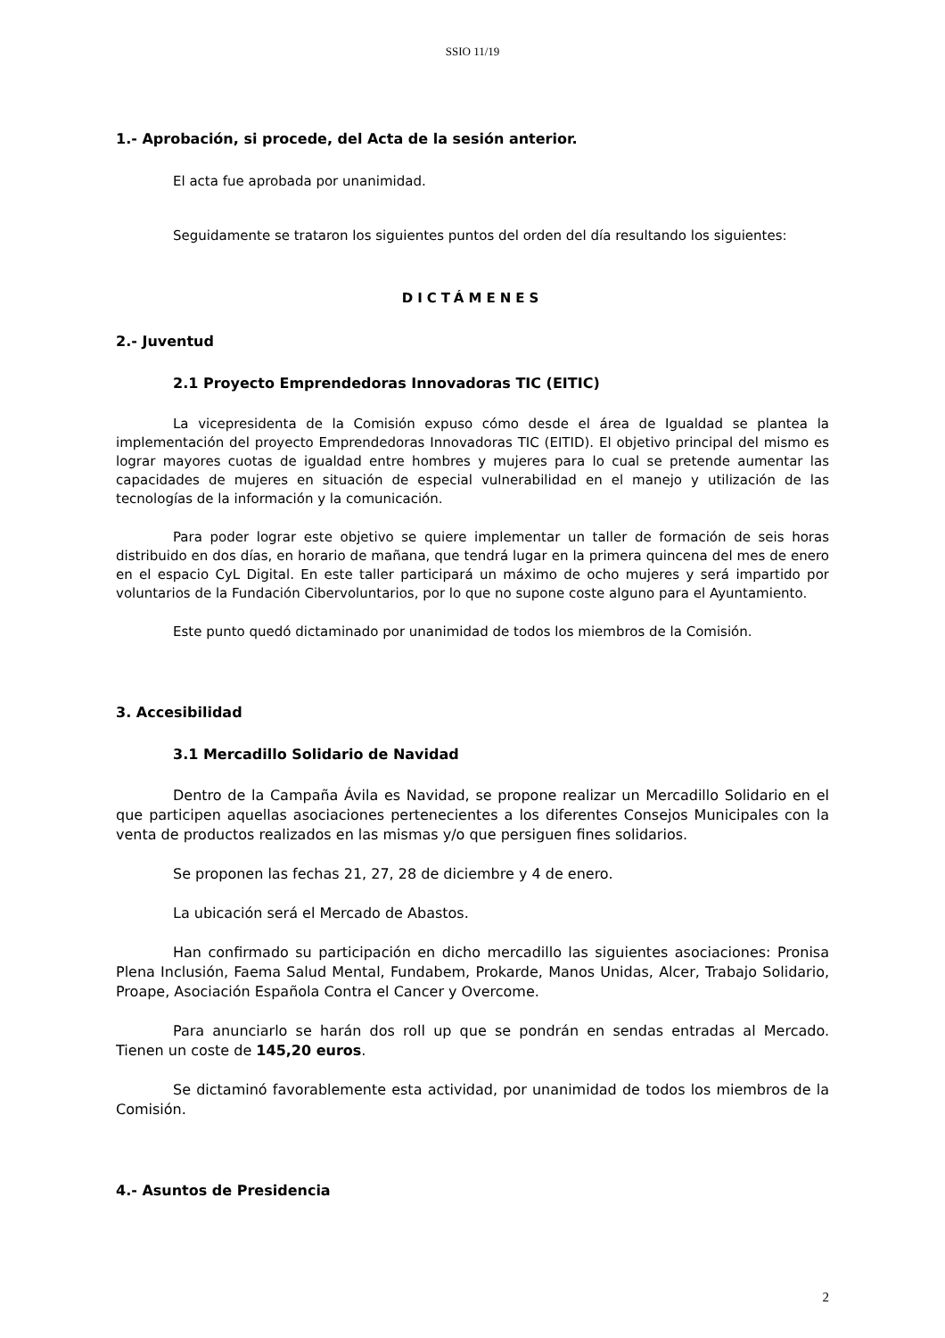SSIO 11/19
1.- Aprobación, si procede, del Acta de la sesión anterior.
El acta fue aprobada por unanimidad.
Seguidamente se trataron los siguientes puntos del orden del día resultando los siguientes:
DICTÁMENES
2.- Juventud
2.1 Proyecto Emprendedoras Innovadoras TIC (EITIC)
La vicepresidenta de la Comisión expuso cómo desde el área de Igualdad se plantea la implementación del proyecto Emprendedoras Innovadoras TIC (EITID). El objetivo principal del mismo es lograr mayores cuotas de igualdad entre hombres y mujeres para lo cual se pretende aumentar las capacidades de mujeres en situación de especial vulnerabilidad en el manejo y utilización de las tecnologías de la información y la comunicación.
Para poder lograr este objetivo se quiere implementar un taller de formación de seis horas distribuido en dos días, en horario de mañana, que tendrá lugar en la primera quincena del mes de enero en el espacio CyL Digital. En este taller participará un máximo de ocho mujeres y será impartido por voluntarios de la Fundación Cibervoluntarios, por lo que no supone coste alguno para el Ayuntamiento.
Este punto quedó dictaminado por unanimidad de todos los miembros de la Comisión.
3. Accesibilidad
3.1 Mercadillo Solidario de Navidad
Dentro de la Campaña Ávila es Navidad, se propone realizar un Mercadillo Solidario en el que participen aquellas asociaciones pertenecientes a los diferentes Consejos Municipales con la venta de productos realizados en las mismas y/o que persiguen fines solidarios.
Se proponen las fechas 21, 27, 28 de diciembre y 4 de enero.
La ubicación será el Mercado de Abastos.
Han confirmado su participación en dicho mercadillo las siguientes asociaciones: Pronisa Plena Inclusión, Faema Salud Mental, Fundabem, Prokarde, Manos Unidas, Alcer, Trabajo Solidario, Proape, Asociación Española Contra el Cancer y Overcome.
Para anunciarlo se harán dos roll up que se pondrán en sendas entradas al Mercado. Tienen un coste de 145,20 euros.
Se dictaminó favorablemente esta actividad, por unanimidad de todos los miembros de la Comisión.
4.- Asuntos de Presidencia
2